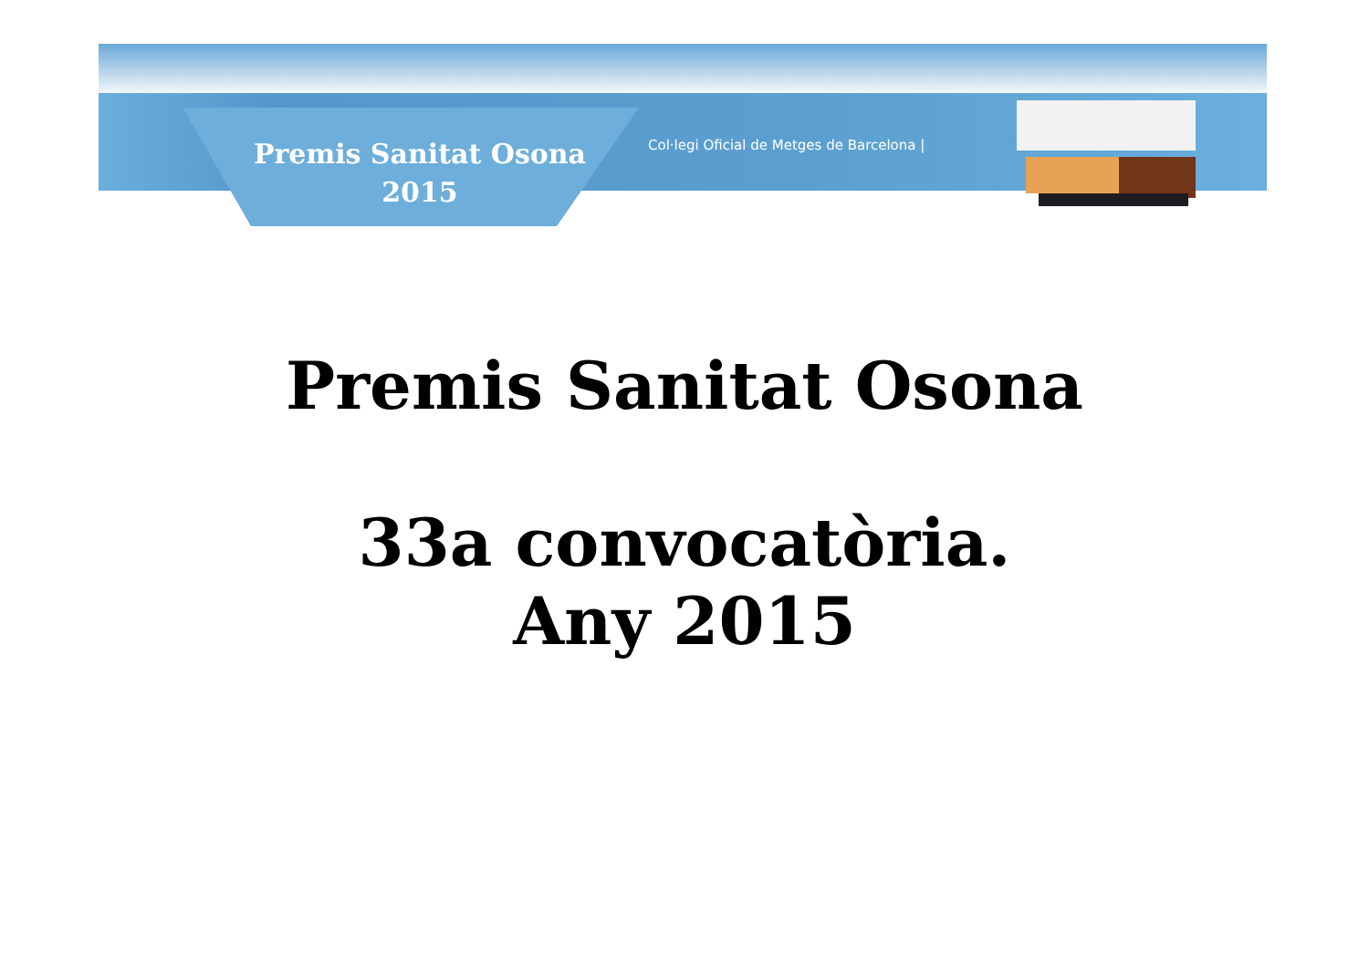Premis Sanitat Osona
2015
Col·legi Oficial de Metges de Barcelona |
Premis Sanitat Osona
33a convocatòria.
Any 2015